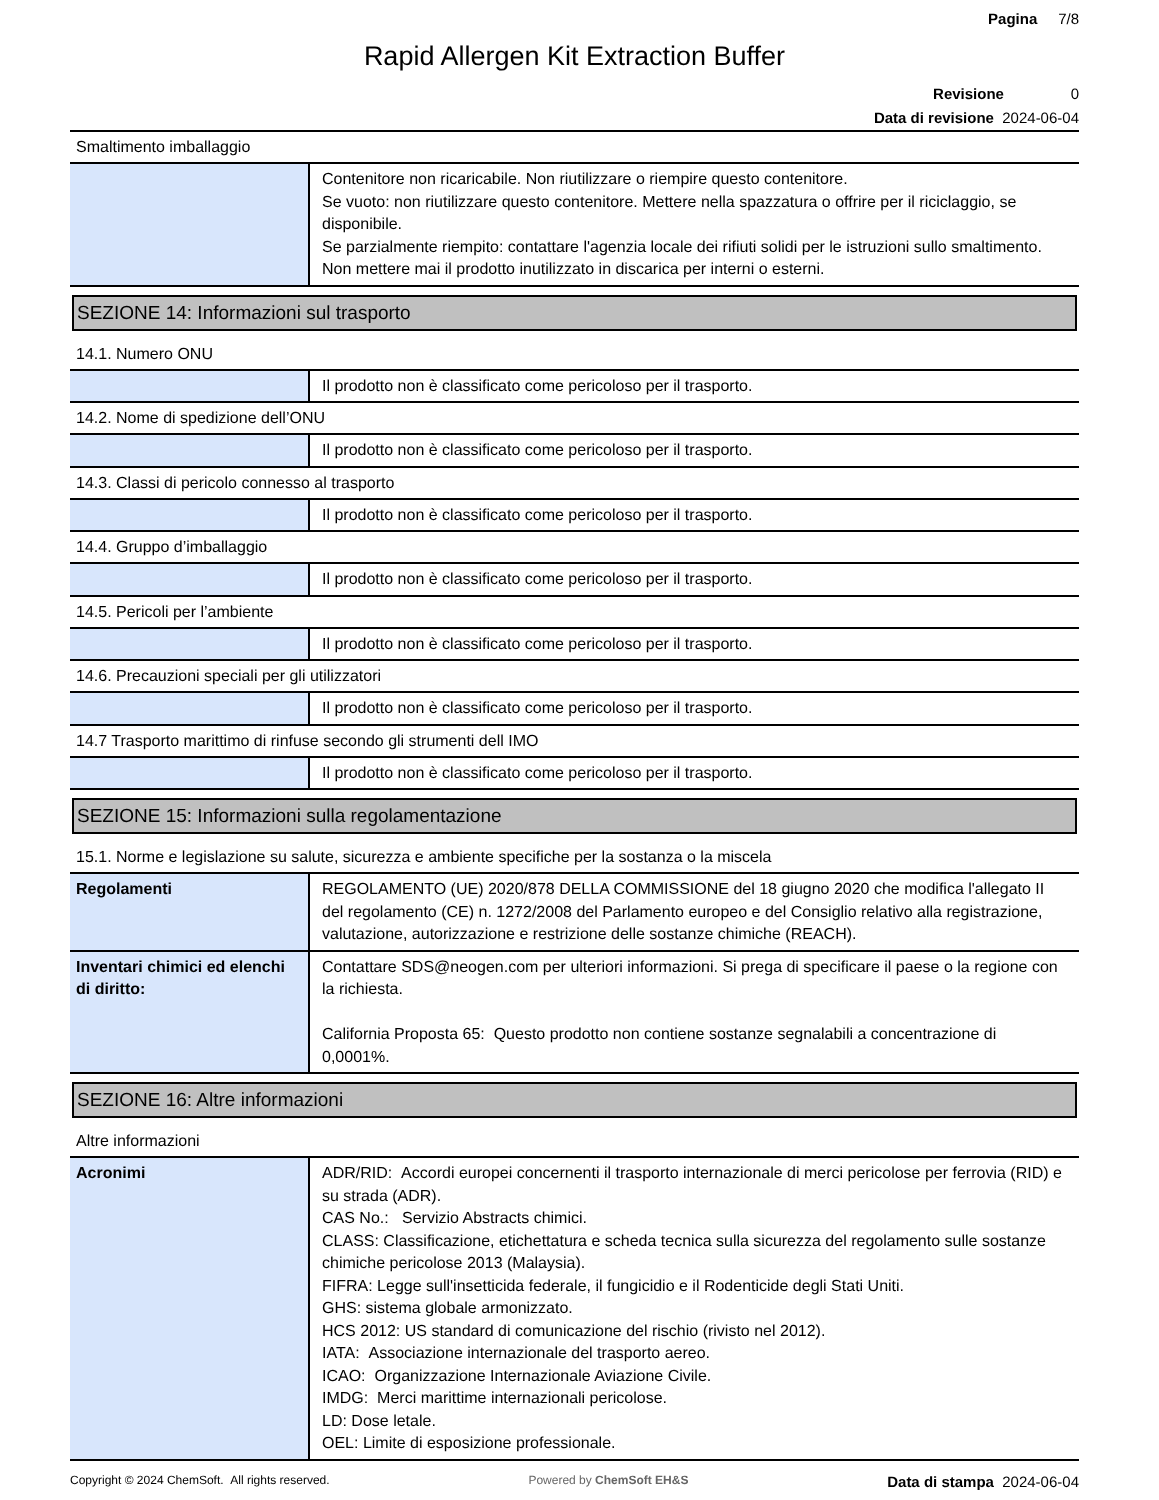Pagina 7/8
Rapid Allergen Kit Extraction Buffer
Revisione 0
Data di revisione 2024-06-04
Smaltimento imballaggio
| | Contenitore non ricaricabile. Non riutilizzare o riempire questo contenitore. Se vuoto: non riutilizzare questo contenitore. Mettere nella spazzatura o offrire per il riciclaggio, se disponibile. Se parzialmente riempito: contattare l'agenzia locale dei rifiuti solidi per le istruzioni sullo smaltimento. Non mettere mai il prodotto inutilizzato in discarica per interni o esterni. |
SEZIONE 14: Informazioni sul trasporto
14.1. Numero ONU
| | Il prodotto non è classificato come pericoloso per il trasporto. |
14.2. Nome di spedizione dell’ONU
| | Il prodotto non è classificato come pericoloso per il trasporto. |
14.3. Classi di pericolo connesso al trasporto
| | Il prodotto non è classificato come pericoloso per il trasporto. |
14.4. Gruppo d’imballaggio
| | Il prodotto non è classificato come pericoloso per il trasporto. |
14.5. Pericoli per l’ambiente
| | Il prodotto non è classificato come pericoloso per il trasporto. |
14.6. Precauzioni speciali per gli utilizzatori
| | Il prodotto non è classificato come pericoloso per il trasporto. |
14.7 Trasporto marittimo di rinfuse secondo gli strumenti dell IMO
| | Il prodotto non è classificato come pericoloso per il trasporto. |
SEZIONE 15: Informazioni sulla regolamentazione
15.1. Norme e legislazione su salute, sicurezza e ambiente specifiche per la sostanza o la miscela
| Regolamenti | REGOLAMENTO (UE) 2020/878 DELLA COMMISSIONE del 18 giugno 2020 che modifica l'allegato II del regolamento (CE) n. 1272/2008 del Parlamento europeo e del Consiglio relativo alla registrazione, valutazione, autorizzazione e restrizione delle sostanze chimiche (REACH). |
| Inventari chimici ed elenchi di diritto: | Contattare SDS@neogen.com per ulteriori informazioni. Si prega di specificare il paese o la regione con la richiesta. California Proposta 65: Questo prodotto non contiene sostanze segnalabili a concentrazione di 0,0001%. |
SEZIONE 16: Altre informazioni
Altre informazioni
| Acronimi | ADR/RID: Accordi europei concernenti il trasporto internazionale di merci pericolose per ferrovia (RID) e su strada (ADR). CAS No.: Servizio Abstracts chimici. CLASS: Classificazione, etichettatura e scheda tecnica sulla sicurezza del regolamento sulle sostanze chimiche pericolose 2013 (Malaysia). FIFRA: Legge sull'insetticida federale, il fungicidio e il Rodenticide degli Stati Uniti. GHS: sistema globale armonizzato. HCS 2012: US standard di comunicazione del rischio (rivisto nel 2012). IATA: Associazione internazionale del trasporto aereo. ICAO: Organizzazione Internazionale Aviazione Civile. IMDG: Merci marittime internazionali pericolose. LD: Dose letale. OEL: Limite di esposizione professionale. |
Copyright © 2024 ChemSoft. All rights reserved. Powered by ChemSoft EH&S Data di stampa 2024-06-04